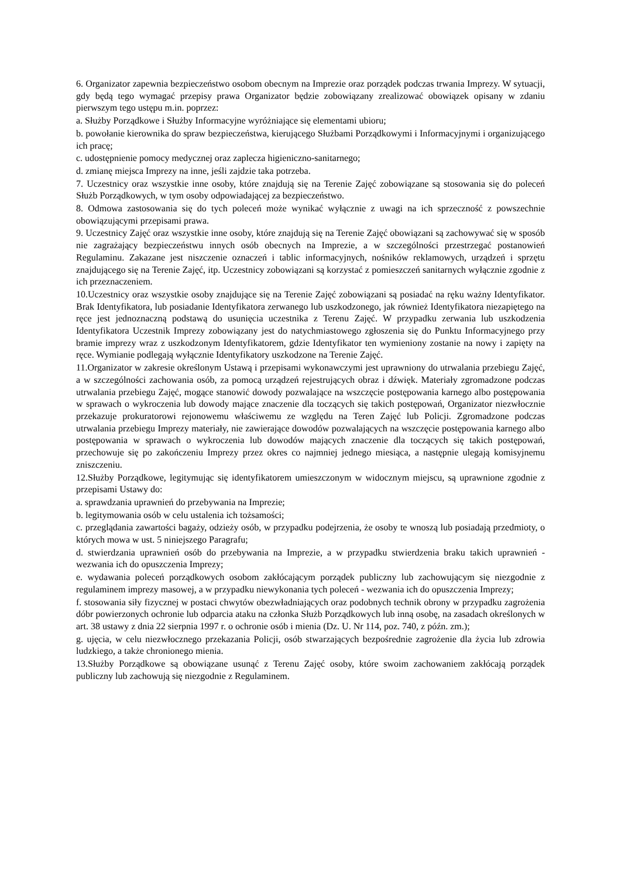6. Organizator zapewnia bezpieczeństwo osobom obecnym na Imprezie oraz porządek podczas trwania Imprezy. W sytuacji, gdy będą tego wymagać przepisy prawa Organizator będzie zobowiązany zrealizować obowiązek opisany w zdaniu pierwszym tego ustępu m.in. poprzez:
a. Służby Porządkowe i Służby Informacyjne wyróżniające się elementami ubioru;
b. powołanie kierownika do spraw bezpieczeństwa, kierującego Służbami Porządkowymi i Informacyjnymi i organizującego ich pracę;
c. udostępnienie pomocy medycznej oraz zaplecza higieniczno-sanitarnego;
d. zmianę miejsca Imprezy na inne, jeśli zajdzie taka potrzeba.
7. Uczestnicy oraz wszystkie inne osoby, które znajdują się na Terenie Zajęć zobowiązane są stosowania się do poleceń Służb Porządkowych, w tym osoby odpowiadającej za bezpieczeństwo.
8. Odmowa zastosowania się do tych poleceń może wynikać wyłącznie z uwagi na ich sprzeczność z powszechnie obowiązującymi przepisami prawa.
9. Uczestnicy Zajęć oraz wszystkie inne osoby, które znajdują się na Terenie Zajęć obowiązani są zachowywać się w sposób nie zagrażający bezpieczeństwu innych osób obecnych na Imprezie, a w szczególności przestrzegać postanowień Regulaminu. Zakazane jest niszczenie oznaczeń i tablic informacyjnych, nośników reklamowych, urządzeń i sprzętu znajdującego się na Terenie Zajęć, itp. Uczestnicy zobowiązani są korzystać z pomieszczeń sanitarnych wyłącznie zgodnie z ich przeznaczeniem.
10.Uczestnicy oraz wszystkie osoby znajdujące się na Terenie Zajęć zobowiązani są posiadać na ręku ważny Identyfikator. Brak Identyfikatora, lub posiadanie Identyfikatora zerwanego lub uszkodzonego, jak również Identyfikatora niezapiętego na ręce jest jednoznaczną podstawą do usunięcia uczestnika z Terenu Zajęć. W przypadku zerwania lub uszkodzenia Identyfikatora Uczestnik Imprezy zobowiązany jest do natychmiastowego zgłoszenia się do Punktu Informacyjnego przy bramie imprezy wraz z uszkodzonym Identyfikatorem, gdzie Identyfikator ten wymieniony zostanie na nowy i zapięty na ręce. Wymianie podlegają wyłącznie Identyfikatory uszkodzone na Terenie Zajęć.
11.Organizator w zakresie określonym Ustawą i przepisami wykonawczymi jest uprawniony do utrwalania przebiegu Zajęć, a w szczególności zachowania osób, za pomocą urządzeń rejestrujących obraz i dźwięk. Materiały zgromadzone podczas utrwalania przebiegu Zajęć, mogące stanowić dowody pozwalające na wszczęcie postępowania karnego albo postępowania w sprawach o wykroczenia lub dowody mające znaczenie dla toczących się takich postępowań, Organizator niezwłocznie przekazuje prokuratorowi rejonowemu właściwemu ze względu na Teren Zajęć lub Policji. Zgromadzone podczas utrwalania przebiegu Imprezy materiały, nie zawierające dowodów pozwalających na wszczęcie postępowania karnego albo postępowania w sprawach o wykroczenia lub dowodów mających znaczenie dla toczących się takich postępowań, przechowuje się po zakończeniu Imprezy przez okres co najmniej jednego miesiąca, a następnie ulegają komisyjnemu zniszczeniu.
12.Służby Porządkowe, legitymując się identyfikatorem umieszczonym w widocznym miejscu, są uprawnione zgodnie z przepisami Ustawy do:
a. sprawdzania uprawnień do przebywania na Imprezie;
b. legitymowania osób w celu ustalenia ich tożsamości;
c. przeglądania zawartości bagaży, odzieży osób, w przypadku podejrzenia, że osoby te wnoszą lub posiadają przedmioty, o których mowa w ust. 5 niniejszego Paragrafu;
d. stwierdzania uprawnień osób do przebywania na Imprezie, a w przypadku stwierdzenia braku takich uprawnień - wezwania ich do opuszczenia Imprezy;
e. wydawania poleceń porządkowych osobom zakłócającym porządek publiczny lub zachowującym się niezgodnie z regulaminem imprezy masowej, a w przypadku niewykonania tych poleceń - wezwania ich do opuszczenia Imprezy;
f. stosowania siły fizycznej w postaci chwytów obezwładniających oraz podobnych technik obrony w przypadku zagrożenia dóbr powierzonych ochronie lub odparcia ataku na członka Służb Porządkowych lub inną osobę, na zasadach określonych w art. 38 ustawy z dnia 22 sierpnia 1997 r. o ochronie osób i mienia (Dz. U. Nr 114, poz. 740, z późn. zm.);
g. ujęcia, w celu niezwłocznego przekazania Policji, osób stwarzających bezpośrednie zagrożenie dla życia lub zdrowia ludzkiego, a także chronionego mienia.
13.Służby Porządkowe są obowiązane usunąć z Terenu Zajęć osoby, które swoim zachowaniem zakłócają porządek publiczny lub zachowują się niezgodnie z Regulaminem.